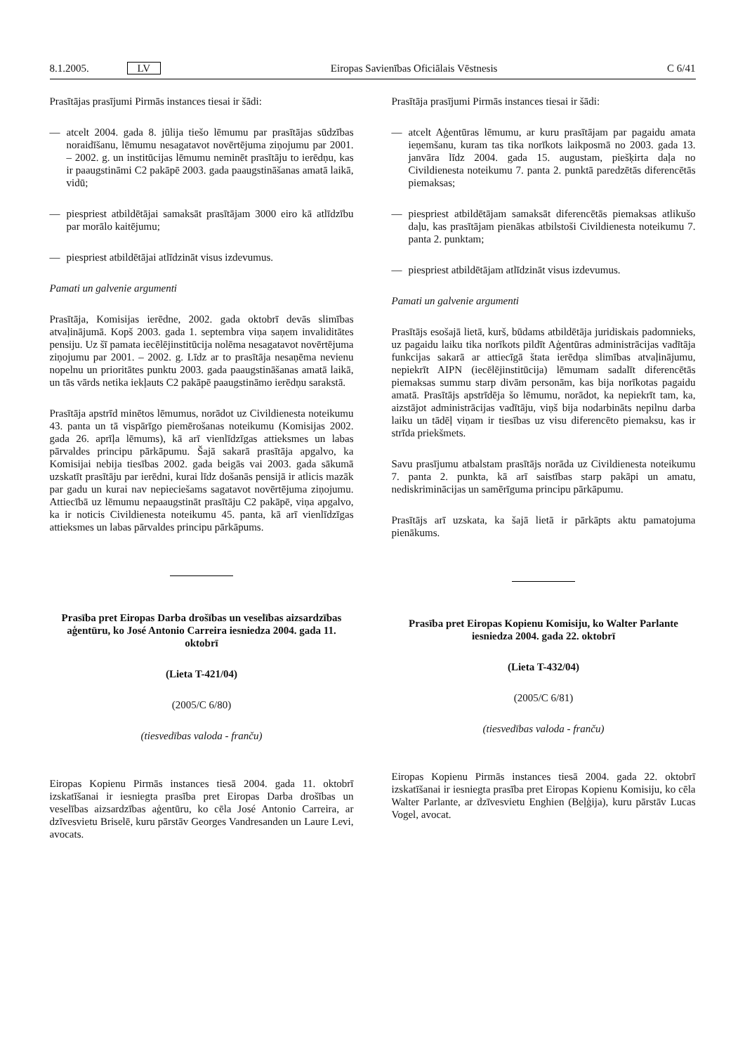8.1.2005. LV Eiropas Savienības Oficiālais Vēstnesis C 6/41
Prasītājas prasījumi Pirmās instances tiesai ir šādi:
— atcelt 2004. gada 8. jūlija tiešo lēmumu par prasītājas sūdzības noraidīšanu, lēmumu nesagatavot novērtējuma ziņojumu par 2001. – 2002. g. un institūcijas lēmumu neminēt prasītāju to ierēdņu, kas ir paaugstināmi C2 pakāpē 2003. gada paaugstināšanas amatā laikā, vidū;
— piespriest atbildētājai samaksāt prasītājam 3000 eiro kā atlīdzību par morālo kaitējumu;
— piespriest atbildētājai atlīdzināt visus izdevumus.
Pamati un galvenie argumenti
Prasītāja, Komisijas ierēdne, 2002. gada oktobrī devās slimības atvaļinājumā. Kopš 2003. gada 1. septembra viņa saņem invaliditātes pensiju. Uz šī pamata iecēlējinstitūcija nolēma nesagatavot novērtējuma ziņojumu par 2001. – 2002. g. Līdz ar to prasītāja nesaņēma nevienu nopelnu un prioritātes punktu 2003. gada paaugstināšanas amatā laikā, un tās vārds netika iekļauts C2 pakāpē paaugstināmo ierēdņu sarakstā.
Prasītāja apstrīd minētos lēmumus, norādot uz Civildienesta noteikumu 43. panta un tā vispārīgo piemērošanas noteikumu (Komisijas 2002. gada 26. aprīļa lēmums), kā arī vienlīdzīgas attieksmes un labas pārvaldes principu pārkāpumu. Šajā sakarā prasītāja apgalvo, ka Komisijai nebija tiesības 2002. gada beigās vai 2003. gada sākumā uzskatīt prasītāju par ierēdni, kurai līdz došanās pensijā ir atlicis mazāk par gadu un kurai nav nepieciešams sagatavot novērtējuma ziņojumu. Attiecībā uz lēmumu nepaaugstināt prasītāju C2 pakāpē, viņa apgalvo, ka ir noticis Civildienesta noteikumu 45. panta, kā arī vienlīdzīgas attieksmes un labas pārvaldes principu pārkāpums.
Prasība pret Eiropas Darba drošības un veselības aizsardzības aģentūru, ko José Antonio Carreira iesniedza 2004. gada 11. oktobrī
(Lieta T-421/04)
(2005/C 6/80)
(tiesvedības valoda - franču)
Eiropas Kopienu Pirmās instances tiesā 2004. gada 11. oktobrī izskatīšanai ir iesniegta prasība pret Eiropas Darba drošības un veselības aizsardzības aģentūru, ko cēla José Antonio Carreira, ar dzīvesvietu Briselē, kuru pārstāv Georges Vandresanden un Laure Levi, avocats.
Prasītāja prasījumi Pirmās instances tiesai ir šādi:
— atcelt Aģentūras lēmumu, ar kuru prasītājam par pagaidu amata ieņemšanu, kuram tas tika norīkots laikposmā no 2003. gada 13. janvāra līdz 2004. gada 15. augustam, piešķirta daļa no Civildienesta noteikumu 7. panta 2. punktā paredzētās diferencētās piemaksas;
— piespriest atbildētājam samaksāt diferencētās piemaksas atlikušo daļu, kas prasītājam pienākas atbilstoši Civildienesta noteikumu 7. panta 2. punktam;
— piespriest atbildētājam atlīdzināt visus izdevumus.
Pamati un galvenie argumenti
Prasītājs esošajā lietā, kurš, būdams atbildētāja juridiskais padomnieks, uz pagaidu laiku tika norīkots pildīt Aģentūras administrācijas vadītāja funkcijas sakarā ar attiecīgā štata ierēdņa slimības atvaļinājumu, nepiekrīt AIPN (iecēlējinstitūcija) lēmumam sadalīt diferencētās piemaksas summu starp divām personām, kas bija norīkotas pagaidu amatā. Prasītājs apstrīdēja šo lēmumu, norādot, ka nepiekrīt tam, ka, aizstājot administrācijas vadītāju, viņš bija nodarbināts nepilnu darba laiku un tādēļ viņam ir tiesības uz visu diferencēto piemaksu, kas ir strīda priekšmets.
Savu prasījumu atbalstam prasītājs norāda uz Civildienesta noteikumu 7. panta 2. punkta, kā arī saistības starp pakāpi un amatu, nediskriminācijas un samērīguma principu pārkāpumu.
Prasītājs arī uzskata, ka šajā lietā ir pārkāpts aktu pamatojuma pienākums.
Prasība pret Eiropas Kopienu Komisiju, ko Walter Parlante iesniedza 2004. gada 22. oktobrī
(Lieta T-432/04)
(2005/C 6/81)
(tiesvedības valoda - franču)
Eiropas Kopienu Pirmās instances tiesā 2004. gada 22. oktobrī izskatīšanai ir iesniegta prasība pret Eiropas Kopienu Komisiju, ko cēla Walter Parlante, ar dzīvesvietu Enghien (Beļģija), kuru pārstāv Lucas Vogel, avocat.